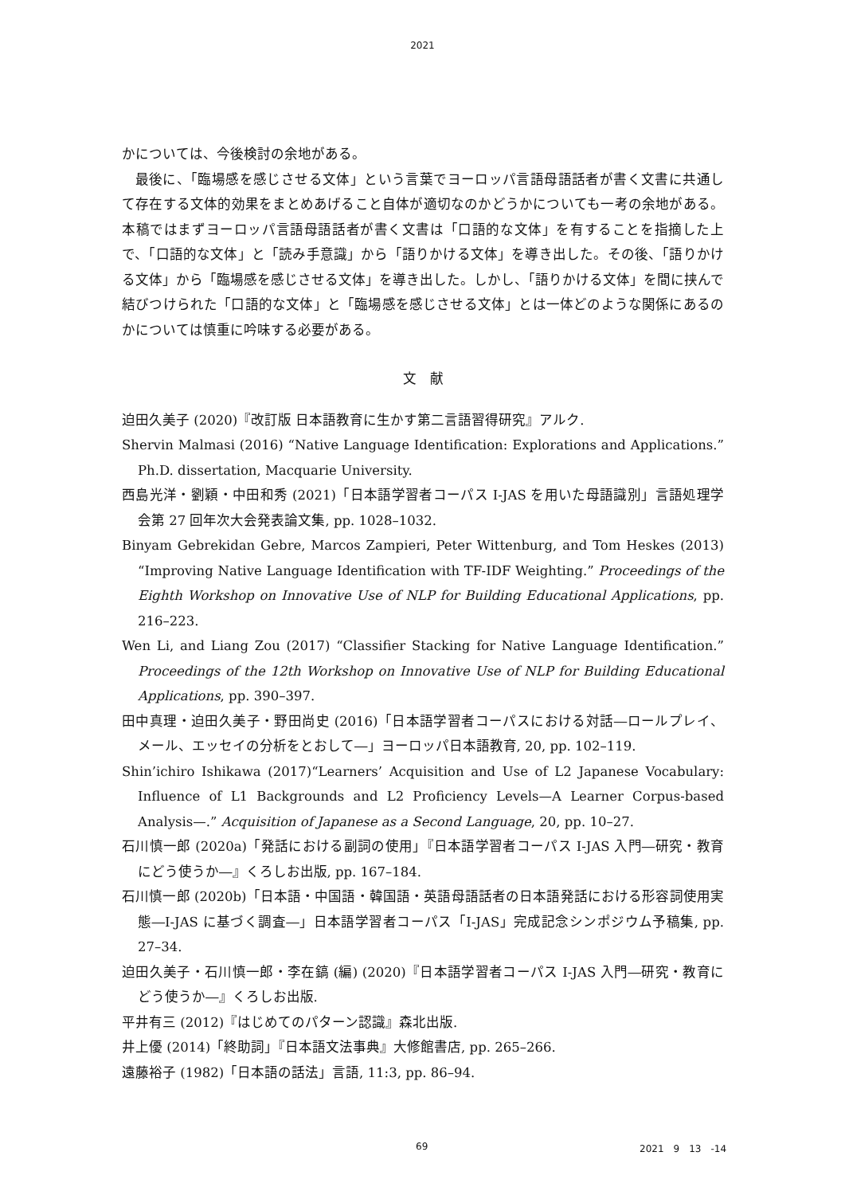2021
かについては、今後検討の余地がある。
最後に、「臨場感を感じさせる文体」という言葉でヨーロッパ言語母語話者が書く文書に共通して存在する文体的効果をまとめあげること自体が適切なのかどうかについても一考の余地がある。本稿ではまずヨーロッパ言語母語話者が書く文書は「口語的な文体」を有することを指摘した上で、「口語的な文体」と「読み手意識」から「語りかける文体」を導き出した。その後、「語りかける文体」から「臨場感を感じさせる文体」を導き出した。しかし、「語りかける文体」を間に挟んで結びつけられた「口語的な文体」と「臨場感を感じさせる文体」とは一体どのような関係にあるのかについては慎重に吟味する必要がある。
文　献
迫田久美子 (2020)『改訂版 日本語教育に生かす第二言語習得研究』アルク.
Shervin Malmasi (2016) “Native Language Identification: Explorations and Applications.” Ph.D. dissertation, Macquarie University.
西島光洋・劉穎・中田和秀 (2021)「日本語学習者コーパス I-JAS を用いた母語識別」言語処理学会第 27 回年次大会発表論文集, pp. 1028–1032.
Binyam Gebrekidan Gebre, Marcos Zampieri, Peter Wittenburg, and Tom Heskes (2013) “Improving Native Language Identification with TF-IDF Weighting.” Proceedings of the Eighth Workshop on Innovative Use of NLP for Building Educational Applications, pp. 216–223.
Wen Li, and Liang Zou (2017) “Classifier Stacking for Native Language Identification.” Proceedings of the 12th Workshop on Innovative Use of NLP for Building Educational Applications, pp. 390–397.
田中真理・迫田久美子・野田尚史 (2016)「日本語学習者コーパスにおける対話―ロールプレイ、メール、エッセイの分析をとおして―」ヨーロッパ日本語教育, 20, pp. 102–119.
Shin’ichiro Ishikawa (2017)“Learners’ Acquisition and Use of L2 Japanese Vocabulary: Influence of L1 Backgrounds and L2 Proficiency Levels—A Learner Corpus-based Analysis—.” Acquisition of Japanese as a Second Language, 20, pp. 10–27.
石川慎一郎 (2020a)「発話における副詞の使用」『日本語学習者コーパス I-JAS 入門―研究・教育にどう使うか―』くろしお出版, pp. 167–184.
石川慎一郎 (2020b)「日本語・中国語・韓国語・英語母語話者の日本語発話における形容詞使用実態―I-JAS に基づく調査―」日本語学習者コーパス「I-JAS」完成記念シンポジウム予稿集, pp. 27–34.
迫田久美子・石川慎一郎・李在鎬 (編) (2020)『日本語学習者コーパス I-JAS 入門―研究・教育にどう使うか―』くろしお出版.
平井有三 (2012)『はじめてのパターン認識』森北出版.
井上優 (2014)「終助詞」『日本語文法事典』大修館書店, pp. 265–266.
遠藤裕子 (1982)「日本語の話法」言語, 11:3, pp. 86–94.
69 2021　9　13　-14